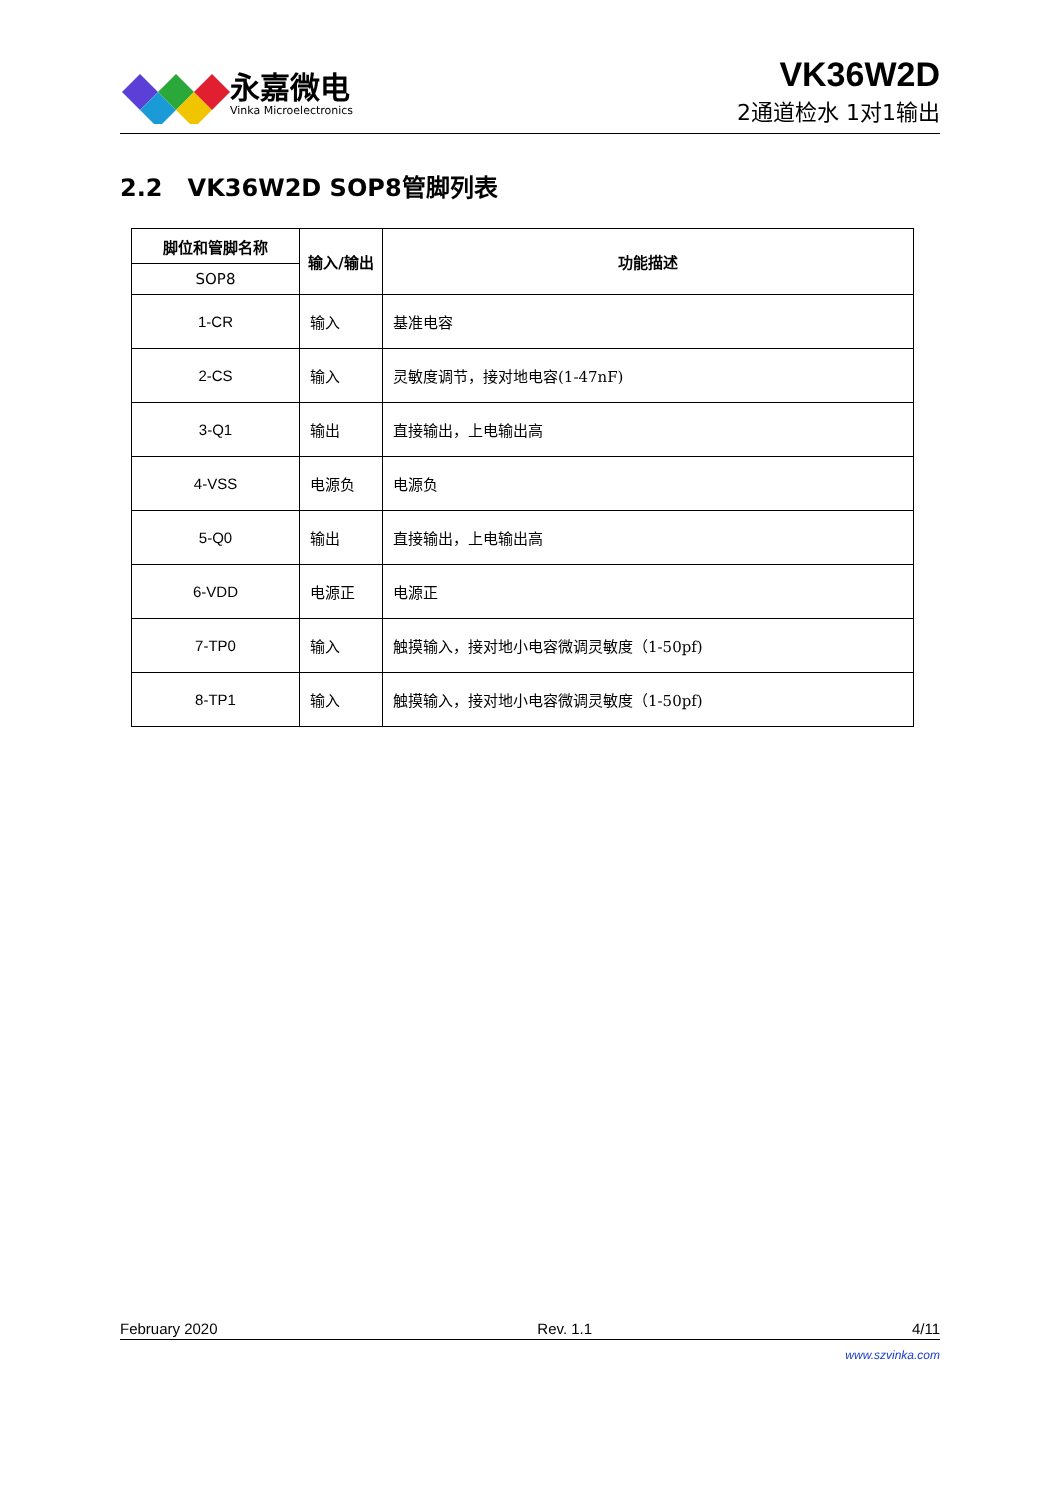永嘉微电
Vinka Microelectronics
VK36W2D
2通道检水 1对1输出
2.2 VK36W2D SOP8管脚列表
| 脚位和管脚名称 | 输入/输出 | 功能描述 |
| --- | --- | --- |
| SOP8 | | |
| 1-CR | 输入 | 基准电容 |
| 2-CS | 输入 | 灵敏度调节，接对地电容(1-47nF) |
| 3-Q1 | 输出 | 直接输出，上电输出高 |
| 4-VSS | 电源负 | 电源负 |
| 5-Q0 | 输出 | 直接输出，上电输出高 |
| 6-VDD | 电源正 | 电源正 |
| 7-TP0 | 输入 | 触摸输入，接对地小电容微调灵敏度（1-50pf) |
| 8-TP1 | 输入 | 触摸输入，接对地小电容微调灵敏度（1-50pf) |
February 2020 Rev. 1.1 4/11
www.szvinka.com